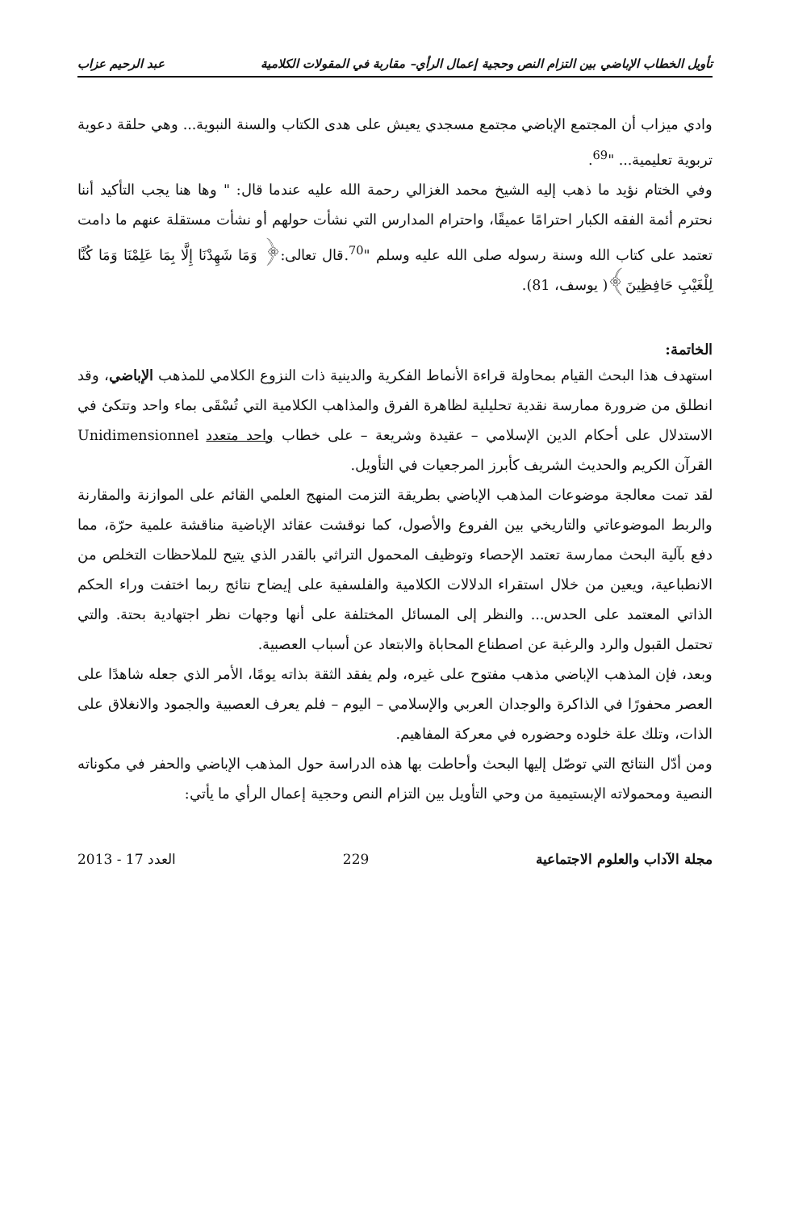تأويل الخطاب الإباضي بين التزام النص وحجية إعمال الرأي– مقاربة في المقولات الكلامية عبد الرحيم عزاب
وادي ميزاب أن المجتمع الإباضي مجتمع مسجدي يعيش على هدى الكتاب والسنة النبوية... وهي حلقة دعوية تربوية تعليمية... "<sup>69</sup>.
وفي الختام نؤيد ما ذهب إليه الشيخ محمد الغزالي رحمة الله عليه عندما قال: " وها هنا يجب التأكيد أننا نحترم أئمة الفقه الكبار احترامًا عميقًا، واحترام المدارس التي نشأت حولهم أو نشأت مستقلة عنهم ما دامت تعتمد على كتاب الله وسنة رسوله صلى الله عليه وسلم "<sup>70</sup>.قال تعالى:﴿ وَمَا شَهِدْنَا إِلَّا بِمَا عَلِمْنَا وَمَا كُنَّا لِلْغَيْبِ حَافِظِينَ﴾( يوسف، 81).
الخاتمة:
استهدف هذا البحث القيام بمحاولة قراءة الأنماط الفكرية والدينية ذات النزوع الكلامي للمذهب الإباضي، وقد انطلق من ضرورة ممارسة نقدية تحليلية لظاهرة الفرق والمذاهب الكلامية التي تُسْقَى بماء واحد وتتكئ في الاستدلال على أحكام الدين الإسلامي – عقيدة وشريعة – على خطاب واحد متعدد Unidimensionnel القرآن الكريم والحديث الشريف كأبرز المرجعيات في التأويل.
لقد تمت معالجة موضوعات المذهب الإباضي بطريقة التزمت المنهج العلمي القائم على الموازنة والمقارنة والربط الموضوعاتي والتاريخي بين الفروع والأصول، كما نوقشت عقائد الإباضية مناقشة علمية حرّة، مما دفع بآلية البحث ممارسة تعتمد الإحصاء وتوظيف المحمول التراثي بالقدر الذي يتيح للملاحظات التخلص من الانطباعية، ويعين من خلال استقراء الدلالات الكلامية والفلسفية على إيضاح نتائج ربما اختفت وراء الحكم الذاتي المعتمد على الحدس... والنظر إلى المسائل المختلفة على أنها وجهات نظر اجتهادية بحتة. والتي تحتمل القبول والرد والرغبة عن اصطناع المحاباة والابتعاد عن أسباب العصبية.
وبعد، فإن المذهب الإباضي مذهب مفتوح على غيره، ولم يفقد الثقة بذاته يومًا، الأمر الذي جعله شاهدًا على العصر محفورًا في الذاكرة والوجدان العربي والإسلامي – اليوم – فلم يعرف العصبية والجمود والانغلاق على الذات، وتلك علة خلوده وحضوره في معركة المفاهيم.
ومن أدّل النتائج التي توصّل إليها البحث وأحاطت بها هذه الدراسة حول المذهب الإباضي والحفر في مكوناته النصية ومحمولاته الإبستيمية من وحي التأويل بين التزام النص وحجية إعمال الرأي ما يأتي:
مجلة الآداب والعلوم الاجتماعية 229 العدد 17 - 2013